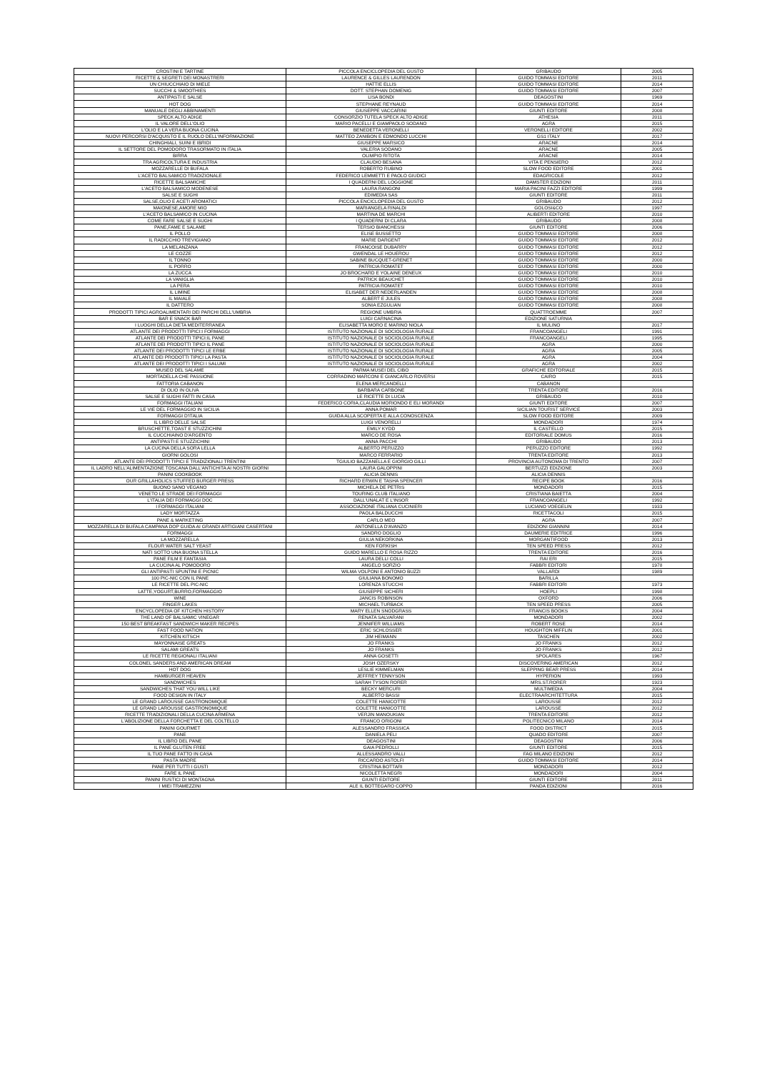| CROSTINI E TARTINE | PICCOLA ENCICLOPEDIA DEL GUSTO | GRIBAUDO | 2005 |
| RICETTE & SEGRETI DEI MONASTRERI | LAURENCE & GILLES LAURENDON | GUIDO TOMMASI EDITORE | 2011 |
| UN CHIUCCHIAIO DI MIELE | HATTIE ELLIS | GUIDO TOMMASI EDITORE | 2014 |
| SUCCHI & SMOOTHIES | DOTT. STEPHAN DOMENIG | GUIDO TOMMASI EDITORE | 2007 |
| ANTIPASTI E SALSE | LISA BONDI | DEAGOSTINI | 1969 |
| HOT DOG | STEPHANE REYNAUD | GUIDO TOMMASI EDITORE | 2014 |
| MANUALE DEGLI ABBINAMENTI | GIUSEPPE VACCARINI | GIUNTI EDITORE | 2008 |
| SPECK ALTO ADIGE | CONSORZIO TUTELA SPECK ALTO ADIGE | ATHESIA | 2011 |
| IL VALORE DELL'OLIO | MARIO PACELLI E GIAMPAOLO SODANO | AGRA | 2015 |
| L'OLIO E LA VERA BUONA CUCINA | BENEDETTA VERONELLI | VERONELLI EDITORE | 2002 |
| NUOVI PERCORSI D'ACQUISTO E IL RUOLO DELL'INFORMAZIONE | MATTEO ZANIBON E EDMONDO LUCCHI | GS1 ITALY | 2017 |
| CHINGHIALI, SUINI E IBRIDI | GIUSEPPE MARSICO | ARACNE | 2014 |
| IL SETTORE DEL POMODORO TRASORMATO IN ITALIA | VALERIA SODANO | ARACNE | 2005 |
| BIRRA | OLIMPIO RITOTA | ARACNE | 2014 |
| TRA AGRICOLTURA E INDUSTRIA | CLAUDIO BESANA | VITA E PENSIERO | 2012 |
| MOZZARELLE DI BUFALA | ROBERTO RUBINO | SLOW FOOD EDITORE | 2001 |
| L'ACETO BALSAMICO TRADIZIONALE | FEDERICO LEMMETTI E PAOLO GIUDICI | EDAGRICOLE | 2012 |
| RICETTE BALSAMICHE | I QUADERNI DEL LOGGIONE | DAMSTER EDIZIONI | 2011 |
| L'ACETO BALSAMICO MODENESE | LAURA RANGONI | MARIA PACINI FAZZI EDITORE | 1999 |
| SALSE E SUGHI | EDIMEDIA SAS | GIUNTI EDITORE | 2011 |
| SALSE,OLIO E ACETI AROMATICI | PICCOLA ENCICLOPEDIA DEL GUSTO | GRIBAUDO | 2012 |
| MAIONESE,AMORE MIO | MARIANGELA RINALDI | GOLOSI&CO | 1997 |
| L'ACETO BALSAMICO IN CUCINA | MARTINA DE MARCHI | ALIBERTI EDITORE | 2010 |
| COME FARE SALSE E SUGHI | I QUADERNI DI CLARA | GRIBAUDO | 2008 |
| PANE,FAME E SALAME | TERSIO BIANCHESSI | GIUNTI EDITORE | 2006 |
| IL POLLO | ELISE BUSSETTO | GUIDO TOMMASI EDITORE | 2008 |
| IL RADICCHIO TREVIGIANO | MARIE DARGENT | GUIDO TOMMASI EDITORE | 2012 |
| LA MELANZANA | FRANCOISE DUBARRY | GUIDO TOMMASI EDITORE | 2012 |
| LE COZZE | GWENDAL LE HOUEROU | GUIDO TOMMASI EDITORE | 2012 |
| IL TONNO | SABINE BUCQUET-GRENET | GUIDO TOMMASI EDITORE | 2000 |
| IL PORRO | PATRICIA ROMATET | GUIDO TOMMASI EDITORE | 2000 |
| LA ZUCCA | JO BROCHARD E YOLAINE DENEUX | GUIDO TOMMASI EDITORE | 2010 |
| LA VANIGLIA | PATRICK BEAUCHET | GUIDO TOMMASI EDITORE | 2010 |
| LA PERA | PATRICIA ROMATET | GUIDO TOMMASI EDITORE | 2010 |
| IL LIMINE | ELISABET DER NEDERLANDEN | GUIDO TOMMASI EDITORE | 2008 |
| IL MAIALE | ALBERT E JULES | GUIDO TOMMASI EDITORE | 2008 |
| IL DATTERO | SONIA EZGULIAN | GUIDO TOMMASI EDITORE | 2008 |
| PRODOTTI TIPICI AGROALIMENTARI DEI PARCHI DELL'UMBRIA | REGIONE UMBRIA | QUATTROEMME | 2007 |
| BAR E SNACK BAR | LUIGI CARNACINA | EDIZIONE SATURNIA | |
| I LUOGHI DELLA DIETA MEDITERRANEA | ELISABETTA MORO E MARINO NIOLA | IL MULINO | 2017 |
| ATLANTE DEI PRODOTTI TIPICI:I FORMAGGI | ISTITUTO NAZIONALE DI SOCIOLOGIA RURALE | FRANCOANGELI | 1991 |
| ATLANTE DEI PRODOTTI TIPICI:IL PANE | ISTITUTO NAZIONALE DI SOCIOLOGIA RURALE | FRANCOANGELI | 1995 |
| ATLANTE DEI PRODOTTI TIPICI IL PANE | ISTITUTO NAZIONALE DI SOCIOLOGIA RURALE | AGRA | 2000 |
| ATLANTE DEI PRODOTTI TIPICI LE ERBE | ISTITUTO NAZIONALE DI SOCIOLOGIA RURALE | AGRA | 2005 |
| ATLANTE DEI PRODOTTI TIPICI LA PASTA | ISTITUTO NAZIONALE DI SOCIOLOGIA RURALE | AGRA | 2004 |
| ATLANTE DEI PRODOTTI TIPICI I SALUMI | ISTITUTO NAZIONALE DI SOCIOLOGIA RURALE | AGRA | 2002 |
| MUSEO DEL SALAME | PARMA MUSEI DEL CIBO | GRAFICHE EDITORIALE | 2015 |
| MORTADELLA CHE PASSIONE | CORRADINO MARCONI E GIANCARLO ROVERSI | CAIRO | 2015 |
| FATTORIA CABANON | ELENA MERCANDELLI | CABANON | |
| DI OLIO IN OLIVA | BARBARA CARBONE | TRENTA EDITORE | 2016 |
| SALSE E SUGHI FATTI IN CASA | LE RICETTE DI LUCIA | GRIBAUDO | 2010 |
| FORMAGGI ITALIANI | FEDERICO CORIA,CLAUDIA MORIONDO E ELI MORANDI | GIUNTI EDITORE | 2007 |
| LE VIE DEL FORMAGGIO IN SICILIA | ANNA POMAR | SICILIAN TOURIST SERVICE | 2003 |
| FORMAGGI D'ITALIA | GUIDA ALLA SCOPERTA E ALLA CONOSCENZA | SLOW FOOD EDITORE | 2009 |
| IL LIBRO DELLE SALSE | LUIGI VENORELLI | MONDADORI | 1974 |
| BRUSCHETTE,TOAST E STUZZICHINI | EMILY KYDD | IL CASTELLO | 2015 |
| IL CUCCHIAINO D'ARGENTO | MARCO DE ROSA | EDITORIALE DOMUS | 2016 |
| ANTIPASTI E STUZZICHINI | ANNA PACCHI | GRIBAUDO | 2013 |
| LA CUCINA DELLA SORA LELLA | ALBERTO PERUZZO | PERUZZO EDITORE | 1992 |
| GIORNI GOLOSI | MARCO FERRARIO | TRENTA EDITORE | 2013 |
| ATLANTE DEI PRODOTTI TIPICI E TRADIZIONALI TRENTINI | TGIULIO BAZZANELLA E GIORGIO GILLI | PROVINCIA AUTONOMA DI TRENTO | 2007 |
| IL LADRO NELL'ALIMENTAZIONE TOSCANA DALL'ANTICHITA AI NOSTRI GIORNI | LAURA GALOPPINI | BERTUZZI EDIZIONE | 2003 |
| PANINI COOKBOOK | ALICIA DENNIS | ALICIA DENNIS | |
| OUR GRILLAHOLICS STUFFED BURGER PRESS | RICHARD ERWIN E TASHA SPENCER | RECIPE BOOK | 2016 |
| BUONO SANO VEGANO | MICHELA DE PETRIS | MONDADORI | 2015 |
| VENETO LE STRADE DEI FORMAGGI | TOURING CLUB ITALIANO | CRISTIANA BAIETTA | 2004 |
| L'ITALIA DEI FORMAGGI DOC | DALL'UNALAT E L'INSOR | FRANCOANGELI | 1992 |
| I FORMAGGI ITALIANI | ASSOCIAZIONE ITALIANA CUCINIERI | LUCIANO VOEGELIN | 1933 |
| LADY MORTAZZA | PAOLA BALDUCCHI | RICETTACOLI | 2015 |
| PANE & MARKETING | CARLO MEO | AGRA | 2007 |
| MOZZARELLA DI BUFALA CAMPANA DOP GUIDA AI GRANDI ARTIGIANI CASERTANI | ANTONELLA D'AVANZO | EDIZIONI GIANNINI | 2014 |
| FORMAGGI | SANDRO DOGLIO | DAUMERIE EDITRICE | 1996 |
| LA MOZZARELLA | GIULIA NEKORKINA | MORGANTIFOOD | 2013 |
| FLOUR WATER SALT YEAST | KEN FORKISH | TEN SPEED PRESS | 2012 |
| NATI SOTTO UNA BUONA STELLA | GUIDO MARELLO E ROSA RIZZO | TRENTA EDITORE | 2016 |
| PANE FILM E FANTASIA | LAURA DELLI COLLI | RAI ERI | 2015 |
| LA CUCINA AL POMODORO | ANGELO SORZIO | FABBRI EDITORI | 1978 |
| GLI ANTIPASTI SPUNTINI E PICNIC | WILMA VOLPONI E ANTONIO BUZZI | VALLARDI | 1989 |
| 100 PIC-NIC CON IL PANE | GIULIANA BONOMO | BARILLA | |
| LE RICETTE DEL PIC-NIC | LORENZA STUCCHI | FABBRI EDITORI | 1973 |
| LATTE,YOGURT,BURRO,FORMAGGIO | GIUSEPPE SICHERI | HOEPLI | 1998 |
| WINE | JANCIS ROBINSON | OXFORD | 2006 |
| FINGER LAKES | MICHAEL TURBACK | TEN SPEED PRESS | 2005 |
| ENCYCLOPEDIA OF KITCHEN HISTORY | MARY ELLEN SNODGRASS | FRANCIS BOOKS | 2004 |
| THE LAND OF BALSAMIC VINEGAR | RENATA SALVARANI | MONDADORI | 2002 |
| 150 BEST BREAKFAST SANDWICH MAKER RECIPES | JENNIFER WILLIAMS | ROBERT ROSE | 2014 |
| FAST FOOD NATION | ERIC SCHLOSSER | HOUGHTON MIFFLIN | 2001 |
| KITCHEN KITSCH | JIM HEIMANN | TASCHEN | 2002 |
| MAYONNAISE GREATS | JO FRANKS | JO FRANKS | 2012 |
| SALAMI GREATS | JO FRANKS | JO FRANKS | 2012 |
| LE RICETTE REGIONALI ITALIANI | ANNA GOSETTI | SPOLARES | 1967 |
| COLONEL SANDERS AND AMERICAN DREAM | JOSH OZERSKY | DISCOVERING AMERICAN | 2012 |
| HOT DOG | LESLIE KIMMELMAN | SLEPPING BEAR PRESS | 2014 |
| HAMBURGER HEAVEN | JEFFREY TENNYSON | HYPERION | 1993 |
| SANDWICHES | SARAH TYSON RORER | MRS.ST.RORER | 1923 |
| SANDWICHES THAT YOU WILL LIKE | BECKY MERCURI | MULTIMEDIA | 2004 |
| FOOD DESIGN IN ITALY | ALBERTO BASSI | ELECTRAARCHITETTURA | 2015 |
| LE GRAND LAROUSSE GASTRONOMIQUE | COLETTE HANICOTTE | LAROUSSE | 2012 |
| LE GRAND LAROUSSE GASTRONOMIQUE | COLETTE HANICOTTE | LAROUSSE | 2012 |
| RICETTE TRADIZIONALI DELLA CUCINA ARMENA | VERJIN MANOUKIAN | TRENTA EDITORE | 2012 |
| L'ABOLIZIONE DELLA FORCHETTA E DEL COLTELLO | FRANCO ORIGONI | POLITECNICO MILANO | 2014 |
| PANINI GOURMET | ALESSANDRO FRASSICA | FOOD DISTRICT | 2015 |
| PANE | DANIELA PELI | QUADO EDITORE | 2007 |
| IL LIBRO DEL PANE | DEAGOSTINI | DEAGOSTINI | 2006 |
| IL PANE GLUTEN FREE | GAIA PEDROLLI | GIUNTI EDITORE | 2015 |
| IL TUO PANE FATTO IN CASA | ALLESSANDRO VALLI | FAG MILANO EDIZIONI | 2012 |
| PASTA MADRE | RICCARDO ASTOLFI | GUIDO TOMMASI EDITORE | 2014 |
| PANE PER TUTTI I GUSTI | CRISTINA BOTTARI | MONDADORI | 2012 |
| FARE IL PANE | NICOLETTA NEGRI | MONDADORI | 2004 |
| PANINI RUSTICI DI MONTAGNA | GIUNTI EDITORE | GIUNTI EDITORE | 2011 |
| I MIEI TRAMEZZINI | ALE IL BOTTEGARO COPPO | PANDA EDIZIONI | 2016 |